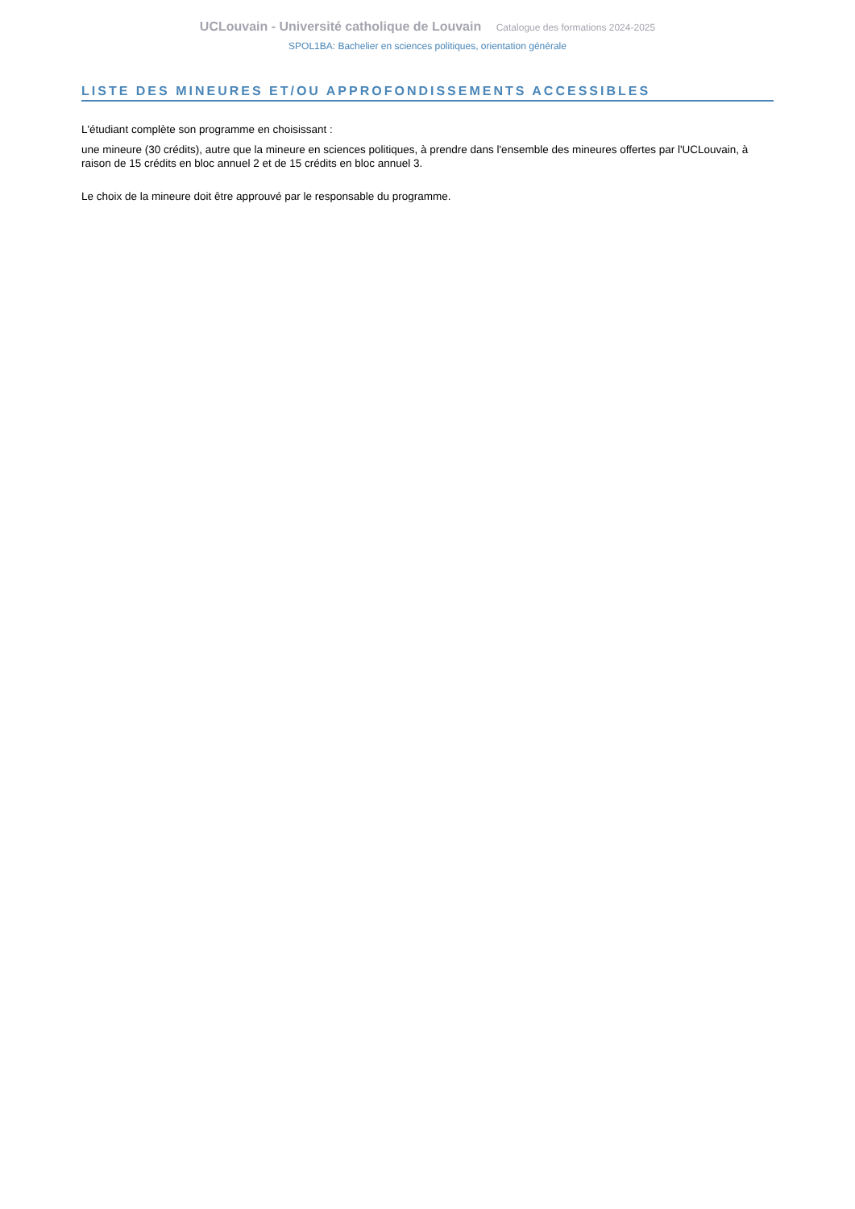UCLouvain - Université catholique de Louvain Catalogue des formations 2024-2025
SPOL1BA: Bachelier en sciences politiques, orientation générale
LISTE DES MINEURES ET/OU APPROFONDISSEMENTS ACCESSIBLES
L'étudiant complète son programme en choisissant :
une mineure (30 crédits), autre que la mineure en sciences politiques, à prendre dans l'ensemble des mineures offertes par l'UCLouvain, à raison de 15 crédits en bloc annuel 2 et de 15 crédits en bloc annuel 3.
Le choix de la mineure doit être approuvé par le responsable du programme.